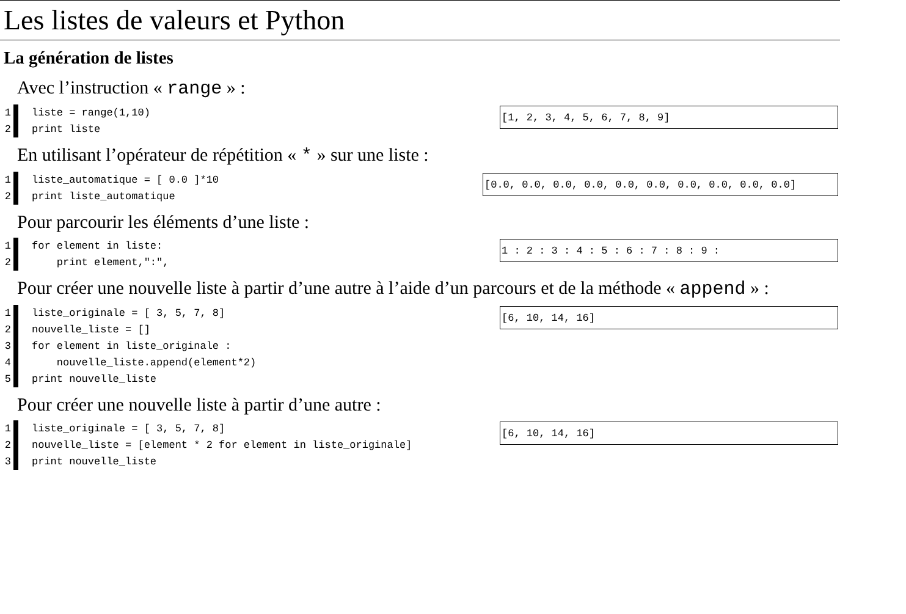Les listes de valeurs et Python
La génération de listes
Avec l’instruction « range » :
1 liste = range(1,10)
2 print liste
[1, 2, 3, 4, 5, 6, 7, 8, 9]
En utilisant l’opérateur de répétition « * » sur une liste :
1 liste_automatique = [ 0.0 ]*10
2 print liste_automatique
[0.0, 0.0, 0.0, 0.0, 0.0, 0.0, 0.0, 0.0, 0.0, 0.0]
Pour parcourir les éléments d’une liste :
1 for element in liste:
2 print element,":",
1 : 2 : 3 : 4 : 5 : 6 : 7 : 8 : 9 :
Pour créer une nouvelle liste à partir d’une autre à l’aide d’un parcours et de la méthode « append » :
1 liste_originale = [ 3, 5, 7, 8]
2 nouvelle_liste = []
3 for element in liste_originale :
4 nouvelle_liste.append(element*2)
5 print nouvelle_liste
[6, 10, 14, 16]
Pour créer une nouvelle liste à partir d’une autre :
1 liste_originale = [ 3, 5, 7, 8]
2 nouvelle_liste = [element * 2 for element in liste_originale]
3 print nouvelle_liste
[6, 10, 14, 16]